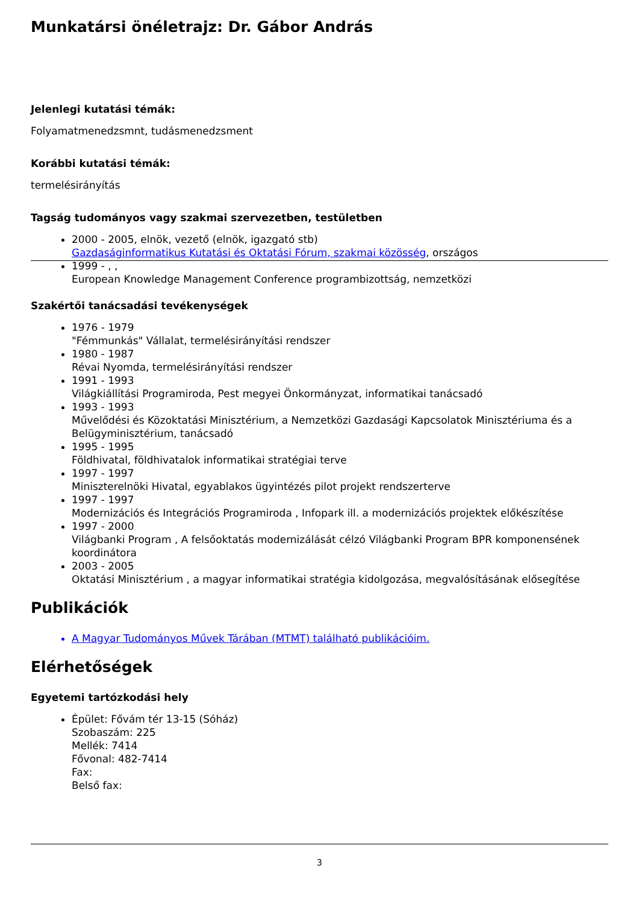Munkatársi önéletrajz: Dr. Gábor András
Jelenlegi kutatási témák:
Folyamatmenedzsmnt, tudásmenedzsment
Korábbi kutatási témák:
termelésirányítás
Tagság tudományos vagy szakmai szervezetben, testületben
2000 - 2005, elnök, vezető (elnök, igazgató stb)
Gazdaságinformatikus Kutatási és Oktatási Fórum, szakmai közösség, országos
1999 - , ,
European Knowledge Management Conference programbizottság, nemzetközi
Szakértői tanácsadási tevékenységek
1976 - 1979
"Fémmunkás" Vállalat, termelésirányítási rendszer
1980 - 1987
Révai Nyomda, termelésirányítási rendszer
1991 - 1993
Világkiállítási Programiroda, Pest megyei Önkormányzat, informatikai tanácsadó
1993 - 1993
Művelődési és Közoktatási Minisztérium, a Nemzetközi Gazdasági Kapcsolatok Minisztériuma és a Belügyminisztérium, tanácsadó
1995 - 1995
Földhivatal, földhivatalok informatikai stratégiai terve
1997 - 1997
Miniszterelnöki Hivatal, egyablakos ügyintézés pilot projekt rendszerterve
1997 - 1997
Modernizációs és Integrációs Programiroda , Infopark ill. a modernizációs projektek előkészítése
1997 - 2000
Világbanki Program , A felsőoktatás modernizálását célzó Világbanki Program BPR komponensének koordinátora
2003 - 2005
Oktatási Minisztérium , a magyar informatikai stratégia kidolgozása, megvalósításának elősegítése
Publikációk
A Magyar Tudományos Művek Tárában (MTMT) található publikációim.
Elérhetőségek
Egyetemi tartózkodási hely
Épület: Fővám tér 13-15 (Sóház)
Szobaszám: 225
Mellék: 7414
Fővonal: 482-7414
Fax:
Belső fax:
3